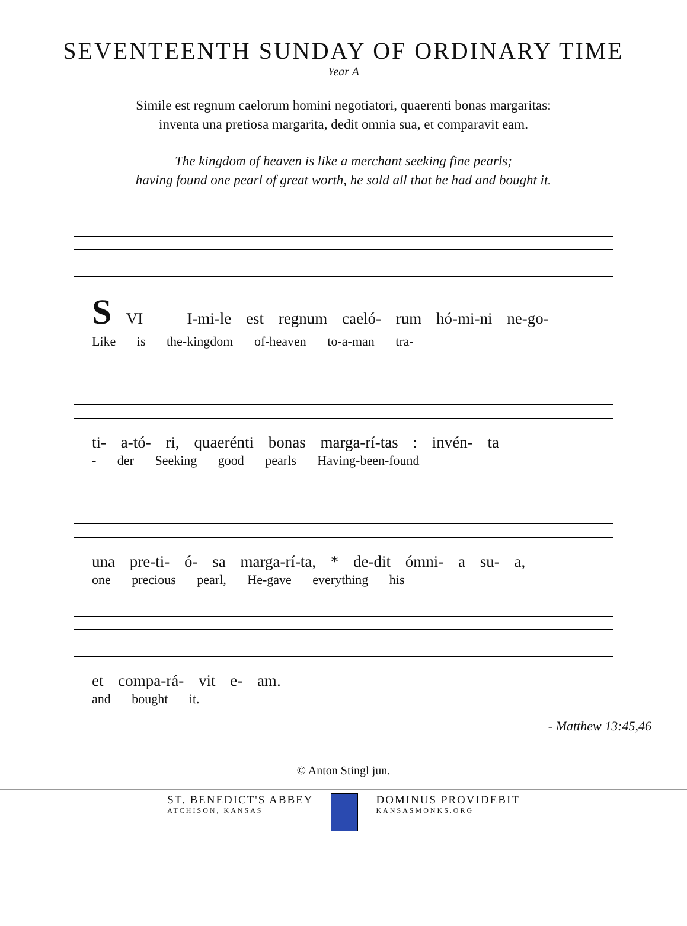SEVENTEENTH SUNDAY OF ORDINARY TIME
Year A
Simile est regnum caelorum homini negotiatori, quaerenti bonas margaritas:
inventa una pretiosa margarita, dedit omnia sua, et comparavit eam.
The kingdom of heaven is like a merchant seeking fine pearls;
having found one pearl of great worth, he sold all that he had and bought it.
S VI I-mi-le est regnum caeló- rum hó-mi-ni ne-go-
Like is the-kingdom of-heaven to-a-man tra-
ti- a-tó- ri, quaerénti bonas marga-rí-tas : invén- ta
- der Seeking good pearls Having-been-found
una pre-ti- ó- sa marga-rí-ta, * de-dit ómni- a su- a,
one precious pearl, He-gave everything his
et compa-rá- vit e- am.
and bought it.
- Matthew 13:45,46
© Anton Stingl jun.
ST. BENEDICT'S ABBEY
ATCHISON, KANSAS
DOMINUS PROVIDEBIT
KANSASMONKS.ORG